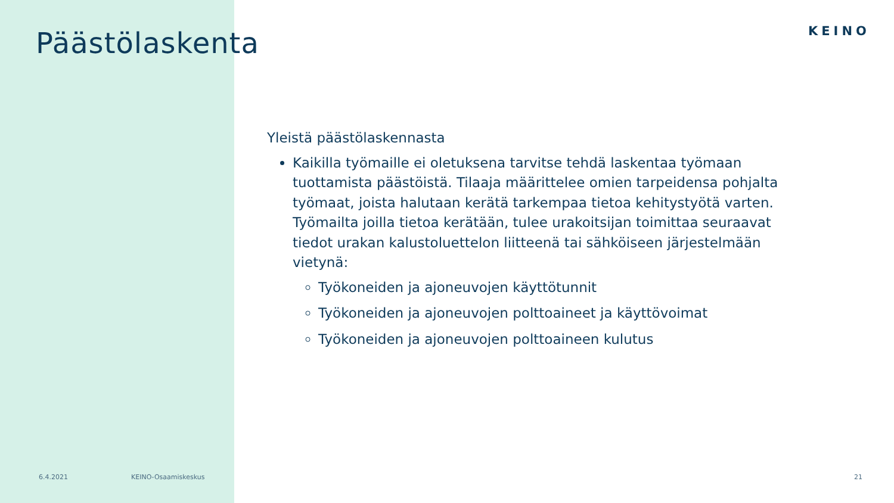Päästölaskenta KEINO
Yleistä päästölaskennasta
Kaikilla työmaille ei oletuksena tarvitse tehdä laskentaa työmaan tuottamista päästöistä. Tilaaja määrittelee omien tarpeidensa pohjalta työmaat, joista halutaan kerätä tarkempaa tietoa kehitystyötä varten. Työmailta joilla tietoa kerätään, tulee urakoitsijan toimittaa seuraavat tiedot urakan kalustoluettelon liitteenä tai sähköiseen järjestelmään vietynä:
Työkoneiden ja ajoneuvojen käyttötunnit
Työkoneiden ja ajoneuvojen polttoaineet ja käyttövoimat
Työkoneiden ja ajoneuvojen polttoaineen kulutus
6.4.2021 KEINO-Osaamiskeskus 21